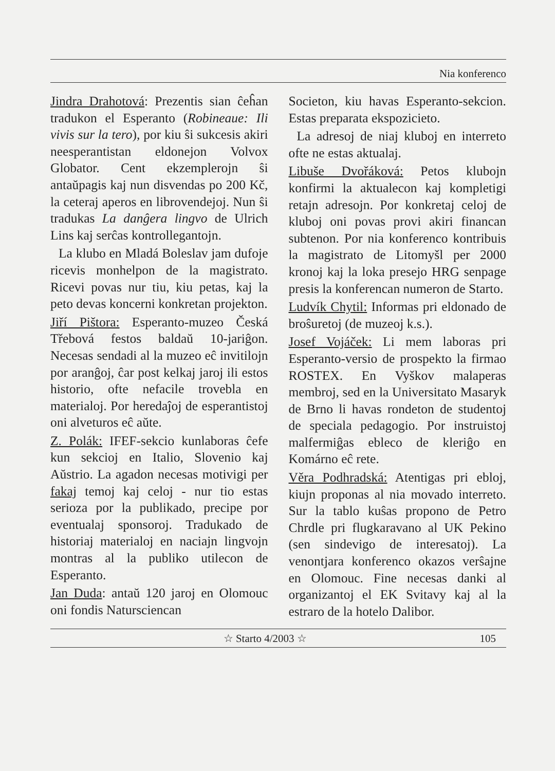Nia konferenco
Jindra Drahotová: Prezentis sian ĉeĥan tradukon el Esperanto (Robineaue: Ili vivis sur la tero), por kiu ŝi sukcesis akiri neesperantistan eldonejon Volvox Globator. Cent ekzemplerojn ŝi antaŭpagis kaj nun disvendas po 200 Kč, la ceteraj aperos en librovendejoj. Nun ŝi tradukas La danĝera lingvo de Ulrich Lins kaj serĉas kontrollegantojn.
La klubo en Mladá Boleslav jam dufoje ricevis monhelpon de la magistrato. Ricevi povas nur tiu, kiu petas, kaj la peto devas koncerni konkretan projekton.
Jiří Pištora: Esperanto-muzeo Česká Třebová festos baldaŭ 10-jariĝon. Necesas sendadi al la muzeo eĉ invitilojn por aranĝoj, ĉar post kelkaj jaroj ili estos historio, ofte nefacile trovebla en materialoj. Por heredaĵoj de esperantistoj oni alveturos eĉ aŭte.
Z. Polák: IFEF-sekcio kunlaboras ĉefe kun sekcioj en Italio, Slovenio kaj Aŭstrio. La agadon necesas motivigi per fakaj temoj kaj celoj - nur tio estas serioza por la publikado, precipe por eventualaj sponsoroj. Tradukado de historiaj materialoj en naciajn lingvojn montras al la publiko utilecon de Esperanto.
Jan Duda: antaŭ 120 jaroj en Olomouc oni fondis Natursciencan
Societon, kiu havas Esperanto-sekcion. Estas preparata ekspozicieto.
La adresoj de niaj kluboj en interreto ofte ne estas aktualaj.
Libuše Dvořáková: Petos klubojn konfirmi la aktualecon kaj kompletigi retajn adresojn. Por konkretaj celoj de kluboj oni povas provi akiri financan subtenon. Por nia konferenco kontribuis la magistrato de Litomyšl per 2000 kronoj kaj la loka presejo HRG senpage presis la konferencan numeron de Starto.
Ludvík Chytil: Informas pri eldonado de broŝuretoj (de muzeoj k.s.).
Josef Vojáček: Li mem laboras pri Esperanto-versio de prospekto la firmao ROSTEX. En Vyškov malaperas membroj, sed en la Universitato Masaryk de Brno li havas rondeton de studentoj de speciala pedagogio. Por instruistoj malfermiĝas ebleco de kleriĝo en Komárno eĉ rete.
Věra Podhradská: Atentigas pri ebloj, kiujn proponas al nia movado interreto. Sur la tablo kuŝas propono de Petro Chrdle pri flugkaravano al UK Pekino (sen sindevigo de interesatoj). La venontjara konferenco okazos verŝajne en Olomouc. Fine necesas danki al organizantoj el EK Svitavy kaj al la estraro de la hotelo Dalibor.
☆ Starto 4/2003 ☆ 105